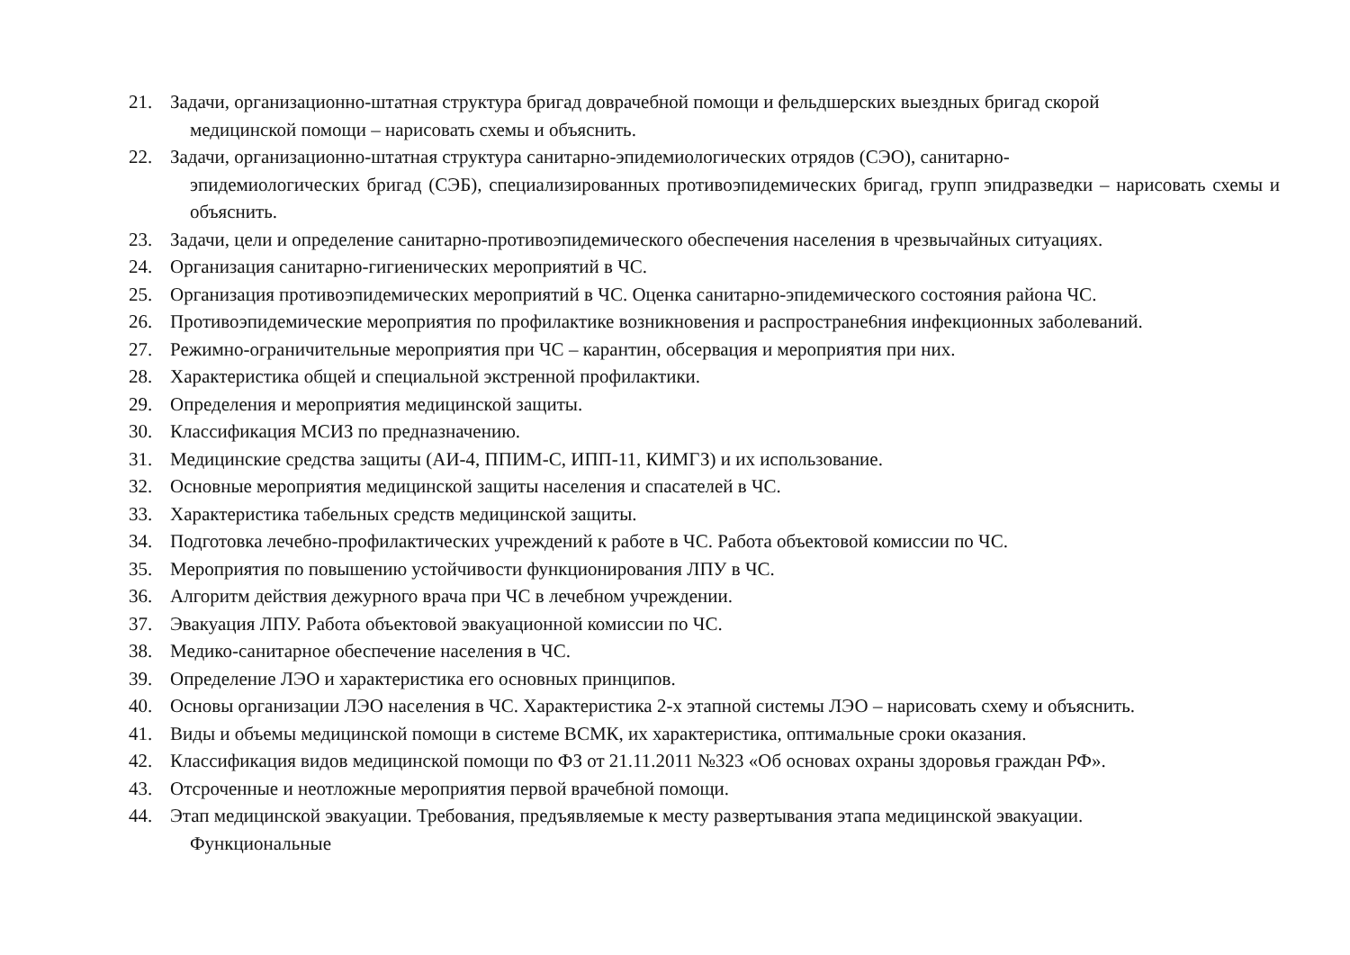21. Задачи, организационно-штатная структура бригад доврачебной помощи и фельдшерских выездных бригад скорой
медицинской помощи – нарисовать схемы и объяснить.
22. Задачи, организационно-штатная структура санитарно-эпидемиологических отрядов (СЭО), санитарно-
эпидемиологических бригад (СЭБ), специализированных противоэпидемических бригад, групп эпидразведки – нарисовать схемы и объяснить.
23. Задачи, цели и определение санитарно-противоэпидемического обеспечения населения в чрезвычайных ситуациях.
24. Организация санитарно-гигиенических мероприятий в ЧС.
25. Организация противоэпидемических мероприятий в ЧС. Оценка санитарно-эпидемического состояния района ЧС.
26. Противоэпидемические мероприятия по профилактике возникновения и распростране6ния инфекционных заболеваний.
27. Режимно-ограничительные мероприятия при ЧС – карантин, обсервация и мероприятия при них.
28. Характеристика общей и специальной экстренной профилактики.
29. Определения и мероприятия медицинской защиты.
30. Классификация МСИЗ по предназначению.
31. Медицинские средства защиты (АИ-4, ППИМ-С, ИПП-11, КИМГЗ) и их использование.
32. Основные мероприятия медицинской защиты населения и спасателей в ЧС.
33. Характеристика табельных средств медицинской защиты.
34. Подготовка лечебно-профилактических учреждений к работе в ЧС. Работа объектовой комиссии по ЧС.
35. Мероприятия по повышению устойчивости функционирования ЛПУ в ЧС.
36. Алгоритм действия дежурного врача при ЧС в лечебном учреждении.
37. Эвакуация ЛПУ. Работа объектовой эвакуационной комиссии по ЧС.
38. Медико-санитарное обеспечение населения в ЧС.
39. Определение ЛЭО и характеристика его основных принципов.
40. Основы организации ЛЭО населения в ЧС. Характеристика 2-х этапной системы ЛЭО – нарисовать схему и объяснить.
41. Виды и объемы медицинской помощи в системе ВСМК, их характеристика, оптимальные сроки оказания.
42. Классификация видов медицинской помощи по ФЗ от 21.11.2011 №323 «Об основах охраны здоровья граждан РФ».
43. Отсроченные и неотложные мероприятия первой врачебной помощи.
44. Этап медицинской эвакуации. Требования, предъявляемые к месту развертывания этапа медицинской эвакуации.
Функциональные